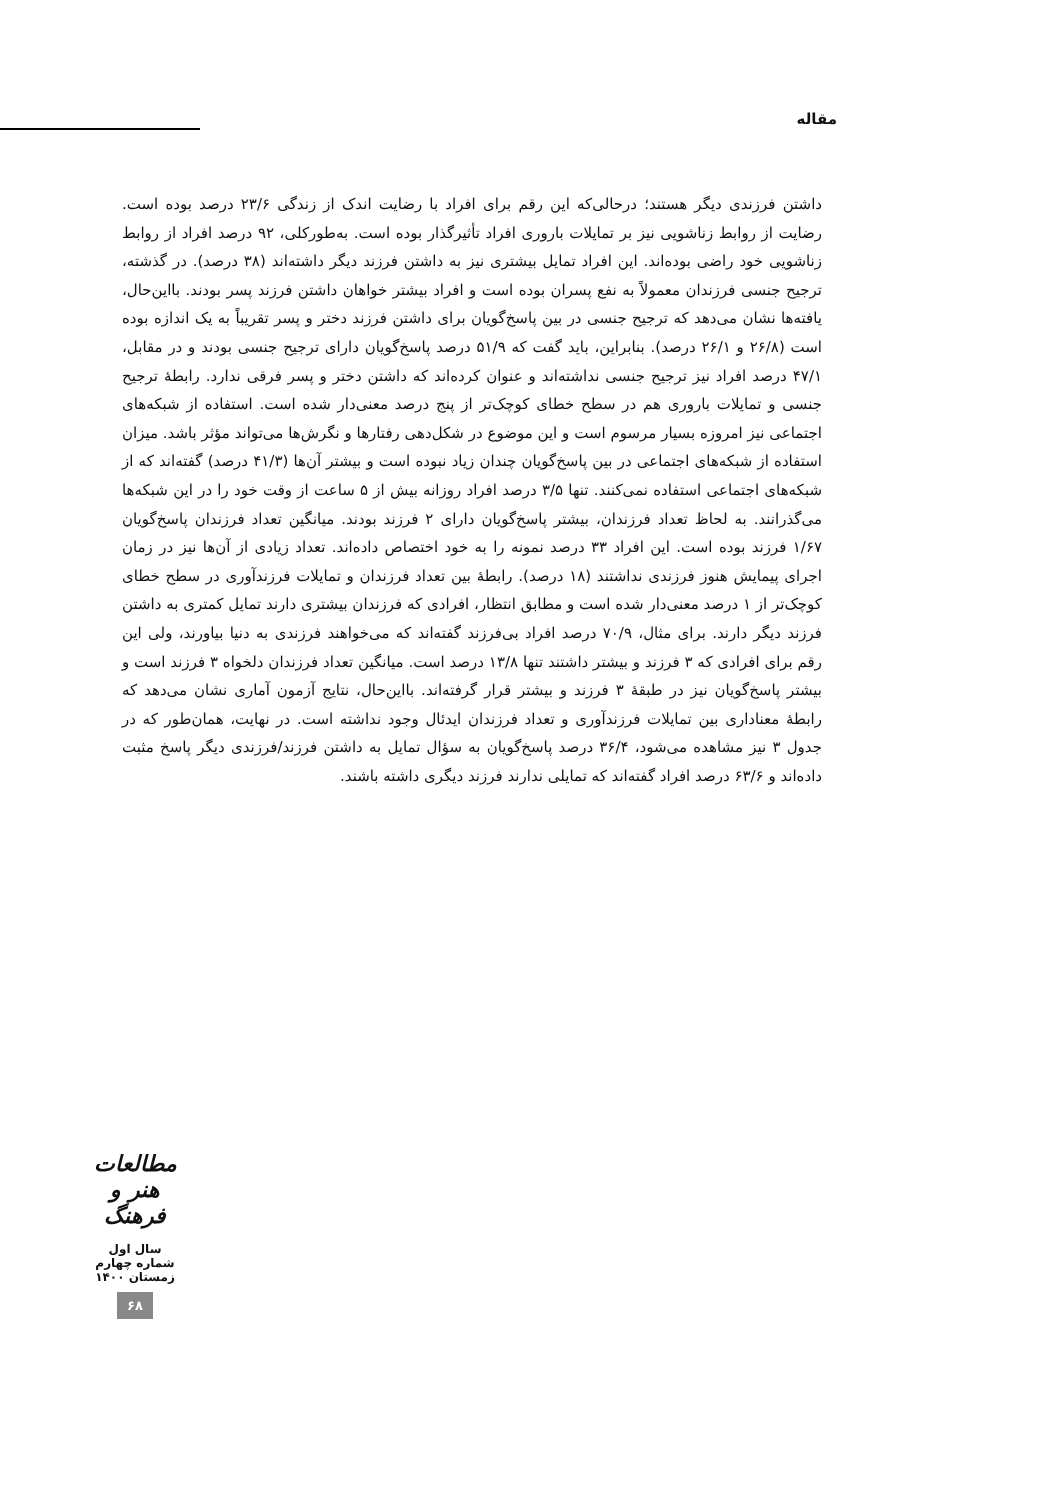مقاله
داشتن فرزندی دیگر هستند؛ درحالی‌که این رقم برای افراد با رضایت اندک از زندگی ۲۳/۶ درصد بوده است. رضایت از روابط زناشویی نیز بر تمایلات باروری افراد تأثیرگذار بوده است. به‌طورکلی، ۹۲ درصد افراد از روابط زناشویی خود راضی بوده‌اند. این افراد تمایل بیشتری نیز به داشتن فرزند دیگر داشته‌اند (۳۸ درصد). در گذشته، ترجیح جنسی فرزندان معمولاً به نفع پسران بوده است و افراد بیشتر خواهان داشتن فرزند پسر بودند. بااین‌حال، یافته‌ها نشان می‌دهد که ترجیح جنسی در بین پاسخ‌گویان برای داشتن فرزند دختر و پسر تقریباً به یک اندازه بوده است (۲۶/۸ و ۲۶/۱ درصد). بنابراین، باید گفت که ۵۱/۹ درصد پاسخ‌گویان دارای ترجیح جنسی بودند و در مقابل، ۴۷/۱ درصد افراد نیز ترجیح جنسی نداشته‌اند و عنوان کرده‌اند که داشتن دختر و پسر فرقی ندارد. رابطهٔ ترجیح جنسی و تمایلات باروری هم در سطح خطای کوچک‌تر از پنج درصد معنی‌دار شده است. استفاده از شبکه‌های اجتماعی نیز امروزه بسیار مرسوم است و این موضوع در شکل‌دهی رفتارها و نگرش‌ها می‌تواند مؤثر باشد. میزان استفاده از شبکه‌های اجتماعی در بین پاسخ‌گویان چندان زیاد نبوده است و بیشتر آن‌ها (۴۱/۳ درصد) گفته‌اند که از شبکه‌های اجتماعی استفاده نمی‌کنند. تنها ۳/۵ درصد افراد روزانه بیش از ۵ ساعت از وقت خود را در این شبکه‌ها می‌گذرانند. به لحاظ تعداد فرزندان، بیشتر پاسخ‌گویان دارای ۲ فرزند بودند. میانگین تعداد فرزندان پاسخ‌گویان ۱/۶۷ فرزند بوده است. این افراد ۳۳ درصد نمونه را به خود اختصاص داده‌اند. تعداد زیادی از آن‌ها نیز در زمان اجرای پیمایش هنوز فرزندی نداشتند (۱۸ درصد). رابطهٔ بین تعداد فرزندان و تمایلات فرزندآوری در سطح خطای کوچک‌تر از ۱ درصد معنی‌دار شده است و مطابق انتظار، افرادی که فرزندان بیشتری دارند تمایل کمتری به داشتن فرزند دیگر دارند. برای مثال، ۷۰/۹ درصد افراد بی‌فرزند گفته‌اند که می‌خواهند فرزندی به دنیا بیاورند، ولی این رقم برای افرادی که ۳ فرزند و بیشتر داشتند تنها ۱۳/۸ درصد است. میانگین تعداد فرزندان دلخواه ۳ فرزند است و بیشتر پاسخ‌گویان نیز در طبقهٔ ۳ فرزند و بیشتر قرار گرفته‌اند. بااین‌حال، نتایج آزمون آماری نشان می‌دهد که رابطهٔ معناداری بین تمایلات فرزندآوری و تعداد فرزندان ایدئال وجود نداشته است. در نهایت، همان‌طور که در جدول ۳ نیز مشاهده می‌شود، ۳۶/۴ درصد پاسخ‌گویان به سؤال تمایل به داشتن فرزند/فرزندی دیگر پاسخ مثبت داده‌اند و ۶۳/۶ درصد افراد گفته‌اند که تمایلی ندارند فرزند دیگری داشته باشند.
مطالعات هنر و فرهنگ
سال اول
شماره چهارم
زمستان ۱۴۰۰
۶۸